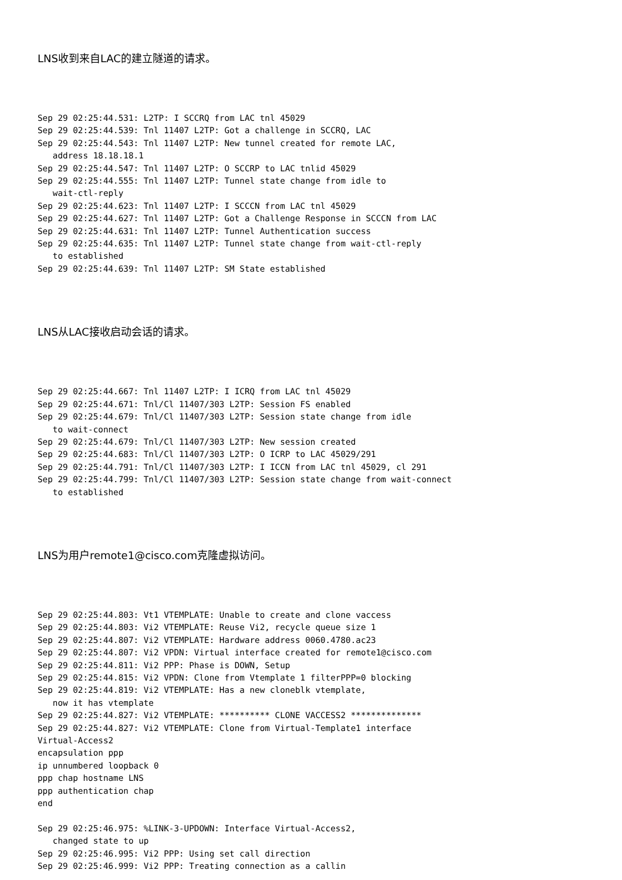LNS收到来自LAC的建立隧道的请求。
Sep 29 02:25:44.531: L2TP: I SCCRQ from LAC tnl 45029
Sep 29 02:25:44.539: Tnl 11407 L2TP: Got a challenge in SCCRQ, LAC
Sep 29 02:25:44.543: Tnl 11407 L2TP: New tunnel created for remote LAC,
   address 18.18.18.1
Sep 29 02:25:44.547: Tnl 11407 L2TP: O SCCRP to LAC tnlid 45029
Sep 29 02:25:44.555: Tnl 11407 L2TP: Tunnel state change from idle to
   wait-ctl-reply
Sep 29 02:25:44.623: Tnl 11407 L2TP: I SCCCN from LAC tnl 45029
Sep 29 02:25:44.627: Tnl 11407 L2TP: Got a Challenge Response in SCCCN from LAC
Sep 29 02:25:44.631: Tnl 11407 L2TP: Tunnel Authentication success
Sep 29 02:25:44.635: Tnl 11407 L2TP: Tunnel state change from wait-ctl-reply
   to established
Sep 29 02:25:44.639: Tnl 11407 L2TP: SM State established
LNS从LAC接收启动会话的请求。
Sep 29 02:25:44.667: Tnl 11407 L2TP: I ICRQ from LAC tnl 45029
Sep 29 02:25:44.671: Tnl/Cl 11407/303 L2TP: Session FS enabled
Sep 29 02:25:44.679: Tnl/Cl 11407/303 L2TP: Session state change from idle
   to wait-connect
Sep 29 02:25:44.679: Tnl/Cl 11407/303 L2TP: New session created
Sep 29 02:25:44.683: Tnl/Cl 11407/303 L2TP: O ICRP to LAC 45029/291
Sep 29 02:25:44.791: Tnl/Cl 11407/303 L2TP: I ICCN from LAC tnl 45029, cl 291
Sep 29 02:25:44.799: Tnl/Cl 11407/303 L2TP: Session state change from wait-connect
   to established
LNS为用户remote1@cisco.com克隆虚拟访问。
Sep 29 02:25:44.803: Vt1 VTEMPLATE: Unable to create and clone vaccess
Sep 29 02:25:44.803: Vi2 VTEMPLATE: Reuse Vi2, recycle queue size 1
Sep 29 02:25:44.807: Vi2 VTEMPLATE: Hardware address 0060.4780.ac23
Sep 29 02:25:44.807: Vi2 VPDN: Virtual interface created for remote1@cisco.com
Sep 29 02:25:44.811: Vi2 PPP: Phase is DOWN, Setup
Sep 29 02:25:44.815: Vi2 VPDN: Clone from Vtemplate 1 filterPPP=0 blocking
Sep 29 02:25:44.819: Vi2 VTEMPLATE: Has a new cloneblk vtemplate,
   now it has vtemplate
Sep 29 02:25:44.827: Vi2 VTEMPLATE: ********** CLONE VACCESS2 **************
Sep 29 02:25:44.827: Vi2 VTEMPLATE: Clone from Virtual-Template1 interface
Virtual-Access2
encapsulation ppp
ip unnumbered loopback 0
ppp chap hostname LNS
ppp authentication chap
end

Sep 29 02:25:46.975: %LINK-3-UPDOWN: Interface Virtual-Access2,
   changed state to up
Sep 29 02:25:46.995: Vi2 PPP: Using set call direction
Sep 29 02:25:46.999: Vi2 PPP: Treating connection as a callin